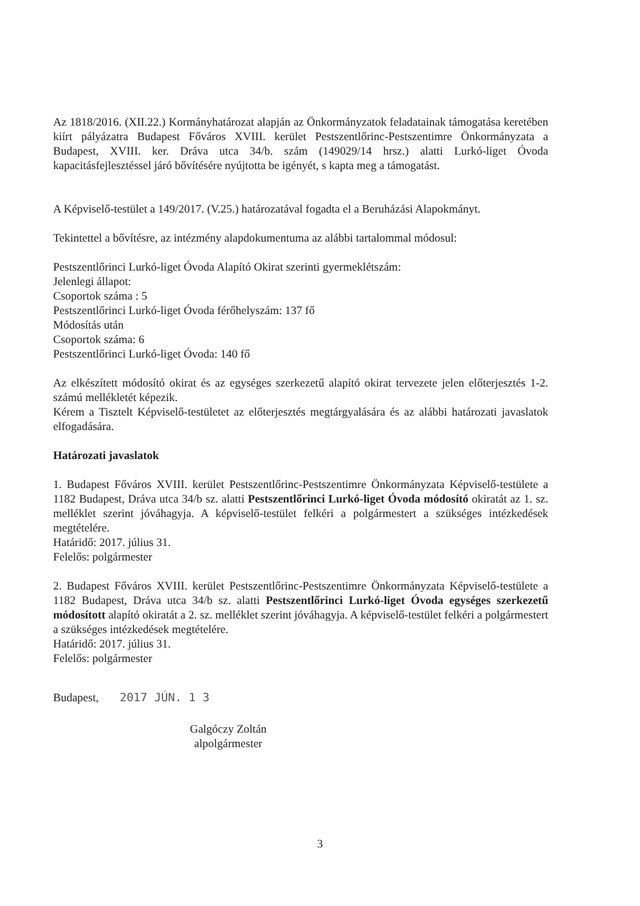Az 1818/2016. (XII.22.) Kormányhatározat alapján az Önkormányzatok feladatainak támogatása keretében kiírt pályázatra Budapest Főváros XVIII. kerület Pestszentlőrinc-Pestszentimre Önkormányzata a Budapest, XVIII. ker. Dráva utca 34/b. szám (149029/14 hrsz.) alatti Lurkó-liget Óvoda kapacitásfejlesztéssel járó bővítésére nyújtotta be igényét, s kapta meg a támogatást.
A Képviselő-testület a 149/2017. (V.25.) határozatával fogadta el a Beruházási Alapokmányt.
Tekintettel a bővítésre, az intézmény alapdokumentuma az alábbi tartalommal módosul:
Pestszentlőrinci Lurkó-liget Óvoda Alapító Okirat szerinti gyermeklétszám:
Jelenlegi állapot:
Csoportok száma : 5
Pestszentlőrinci Lurkó-liget Óvoda férőhelyszám: 137 fő
Módosítás után
Csoportok száma: 6
Pestszentlőrinci Lurkó-liget Óvoda: 140 fő
Az elkészített módosító okirat és az egységes szerkezetű alapító okirat tervezete jelen előterjesztés 1-2. számú mellékletét képezik.
Kérem a Tisztelt Képviselő-testületet az előterjesztés megtárgyalására és az alábbi határozati javaslatok elfogadására.
Határozati javaslatok
1. Budapest Főváros XVIII. kerület Pestszentlőrinc-Pestszentimre Önkormányzata Képviselő-testülete a 1182 Budapest, Dráva utca 34/b sz. alatti Pestszentlőrinci Lurkó-liget Óvoda módosító okiratát az 1. sz. melléklet szerint jóváhagyja. A képviselő-testület felkéri a polgármestert a szükséges intézkedések megtételére.
Határidő: 2017. július 31.
Felelős: polgármester
2. Budapest Főváros XVIII. kerület Pestszentlőrinc-Pestszentimre Önkormányzata Képviselő-testülete a 1182 Budapest, Dráva utca 34/b sz. alatti Pestszentlőrinci Lurkó-liget Óvoda egységes szerkezetű módosított alapító okiratát a 2. sz. melléklet szerint jóváhagyja. A képviselő-testület felkéri a polgármestert a szükséges intézkedések megtételére.
Határidő: 2017. július 31.
Felelős: polgármester
Budapest, 2017 JÚN. 1 3
Galgóczy Zoltán
alpolgármester
3